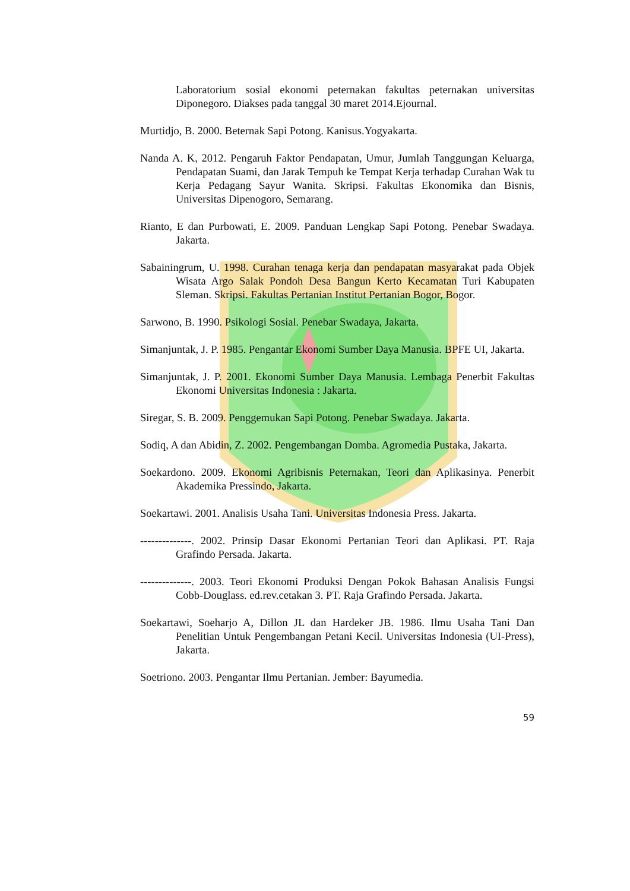Laboratorium sosial ekonomi peternakan fakultas peternakan universitas Diponegoro. Diakses pada tanggal 30 maret 2014.Ejournal.
Murtidjo, B. 2000. Beternak Sapi Potong. Kanisus.Yogyakarta.
Nanda A. K, 2012. Pengaruh Faktor Pendapatan, Umur, Jumlah Tanggungan Keluarga, Pendapatan Suami, dan Jarak Tempuh ke Tempat Kerja terhadap Curahan Wak tu Kerja Pedagang Sayur Wanita. Skripsi. Fakultas Ekonomika dan Bisnis, Universitas Dipenogoro, Semarang.
Rianto, E dan Purbowati, E. 2009. Panduan Lengkap Sapi Potong. Penebar Swadaya. Jakarta.
Sabainingrum, U. 1998. Curahan tenaga kerja dan pendapatan masyarakat pada Objek Wisata Argo Salak Pondoh Desa Bangun Kerto Kecamatan Turi Kabupaten Sleman. Skripsi. Fakultas Pertanian Institut Pertanian Bogor, Bogor.
Sarwono, B. 1990. Psikologi Sosial. Penebar Swadaya, Jakarta.
Simanjuntak, J. P. 1985. Pengantar Ekonomi Sumber Daya Manusia. BPFE UI, Jakarta.
Simanjuntak, J. P. 2001. Ekonomi Sumber Daya Manusia. Lembaga Penerbit Fakultas Ekonomi Universitas Indonesia : Jakarta.
Siregar, S. B. 2009. Penggemukan Sapi Potong. Penebar Swadaya. Jakarta.
Sodiq, A dan Abidin, Z. 2002. Pengembangan Domba. Agromedia Pustaka, Jakarta.
Soekardono. 2009. Ekonomi Agribisnis Peternakan, Teori dan Aplikasinya. Penerbit Akademika Pressindo, Jakarta.
Soekartawi. 2001. Analisis Usaha Tani. Universitas Indonesia Press. Jakarta.
--------------. 2002. Prinsip Dasar Ekonomi Pertanian Teori dan Aplikasi. PT. Raja Grafindo Persada. Jakarta.
--------------. 2003. Teori Ekonomi Produksi Dengan Pokok Bahasan Analisis Fungsi Cobb-Douglass. ed.rev.cetakan 3. PT. Raja Grafindo Persada. Jakarta.
Soekartawi, Soeharjo A, Dillon JL dan Hardeker JB. 1986. Ilmu Usaha Tani Dan Penelitian Untuk Pengembangan Petani Kecil. Universitas Indonesia (UI-Press), Jakarta.
Soetriono. 2003. Pengantar Ilmu Pertanian. Jember: Bayumedia.
59